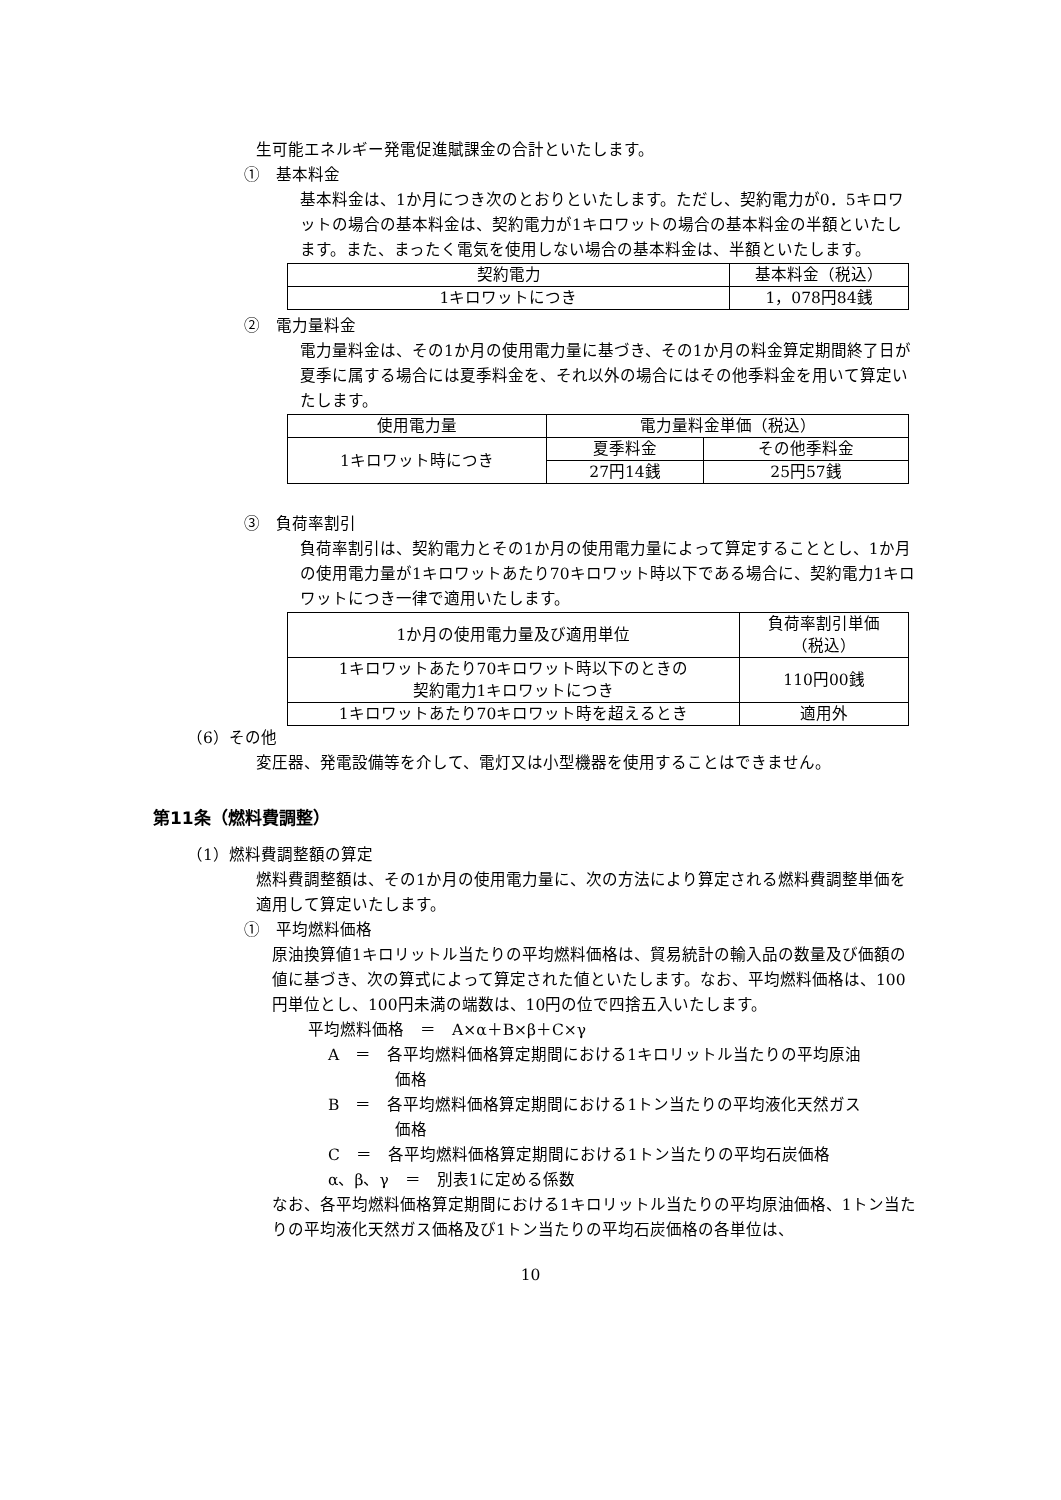生可能エネルギー発電促進賦課金の合計といたします。
①　基本料金
基本料金は、1か月につき次のとおりといたします。ただし、契約電力が0．5キロワットの場合の基本料金は、契約電力が1キロワットの場合の基本料金の半額といたします。また、まったく電気を使用しない場合の基本料金は、半額といたします。
| 契約電力 | 基本料金（税込） |
| --- | --- |
| 1キロワットにつき | 1，078円84銭 |
②　電力量料金
電力量料金は、その1か月の使用電力量に基づき、その1か月の料金算定期間終了日が夏季に属する場合には夏季料金を、それ以外の場合にはその他季料金を用いて算定いたします。
| 使用電力量 | 電力量料金単価（税込） | |
| --- | --- | --- |
| 1キロワット時につき | 夏季料金 | その他季料金 |
| | 27円14銭 | 25円57銭 |
③　負荷率割引
負荷率割引は、契約電力とその1か月の使用電力量によって算定することとし、1か月の使用電力量が1キロワットあたり70キロワット時以下である場合に、契約電力1キロワットにつき一律で適用いたします。
| 1か月の使用電力量及び適用単位 | 負荷率割引単価 （税込） |
| 1キロワットあたり70キロワット時以下のときの 契約電力1キロワットにつき | 110円00銭 |
| 1キロワットあたり70キロワット時を超えるとき | 適用外 |
（6）その他
変圧器、発電設備等を介して、電灯又は小型機器を使用することはできません。
第11条（燃料費調整）
（1）燃料費調整額の算定
燃料費調整額は、その1か月の使用電力量に、次の方法により算定される燃料費調整単価を適用して算定いたします。
①　平均燃料価格
原油換算値1キロリットル当たりの平均燃料価格は、貿易統計の輸入品の数量及び価額の値に基づき、次の算式によって算定された値といたします。なお、平均燃料価格は、100円単位とし、100円未満の端数は、10円の位で四捨五入いたします。
平均燃料価格　＝　A×α＋B×β＋C×γ
A　＝　各平均燃料価格算定期間における1キロリットル当たりの平均原油
価格
B　＝　各平均燃料価格算定期間における1トン当たりの平均液化天然ガス
価格
C　＝　各平均燃料価格算定期間における1トン当たりの平均石炭価格
α、β、γ　＝　別表1に定める係数
なお、各平均燃料価格算定期間における1キロリットル当たりの平均原油価格、1トン当たりの平均液化天然ガス価格及び1トン当たりの平均石炭価格の各単位は、
10